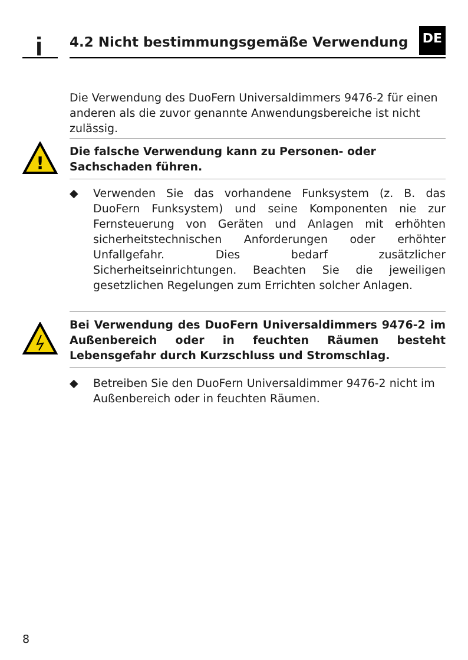i
4.2 Nicht bestimmungsgemäße Verwendung
DE
Die Verwendung des DuoFern Universaldimmers 9476-2 für einen anderen als die zuvor genannte Anwendungsbereiche ist nicht zulässig.
!
Die falsche Verwendung kann zu Personen- oder Sachschaden führen.
◆ Verwenden Sie das vorhandene Funksystem (z. B. das DuoFern Funksystem) und seine Komponenten nie zur Fernsteuerung von Geräten und Anlagen mit erhöhten sicherheitstechnischen Anforderungen oder erhöhter Unfallgefahr. Dies bedarf zusätzlicher Sicherheitseinrichtungen. Beachten Sie die jeweiligen gesetzlichen Regelungen zum Errichten solcher Anlagen.
Bei Verwendung des DuoFern Universaldimmers 9476-2 im Außenbereich oder in feuchten Räumen besteht Lebensgefahr durch Kurzschluss und Stromschlag.
◆ Betreiben Sie den DuoFern Universaldimmer 9476-2 nicht im Außenbereich oder in feuchten Räumen.
8